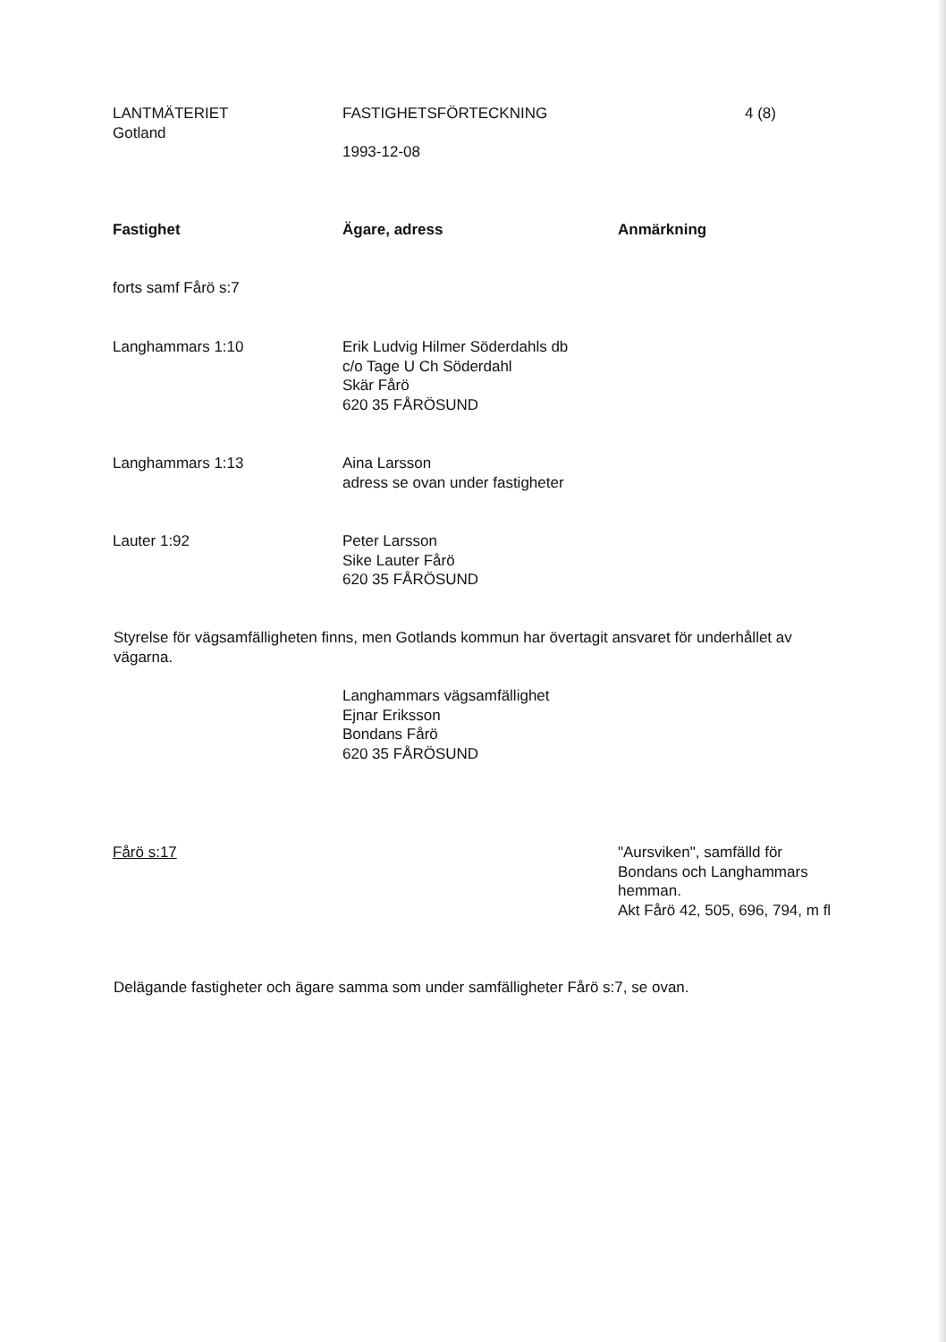LANTMÄTERIET
Gotland
FASTIGHETSFÖRTECKNING
1993-12-08
4 (8)
Fastighet Ägare, adress Anmärkning
forts samf Fårö s:7
Langhammars 1:10 Erik Ludvig Hilmer Söderdahls db
c/o Tage U Ch Söderdahl
Skär Fårö
620 35 FÅRÖSUND
Langhammars 1:13 Aina Larsson
adress se ovan under fastigheter
Lauter 1:92 Peter Larsson
Sike Lauter Fårö
620 35 FÅRÖSUND
Styrelse för vägsamfälligheten finns, men Gotlands kommun har övertagit ansvaret för underhållet av vägarna.
Langhammars vägsamfällighet
Ejnar Eriksson
Bondans Fårö
620 35 FÅRÖSUND
Fårö s:17 "Aursviken", samfälld för Bondans och Langhammars hemman.
Akt Fårö 42, 505, 696, 794, m fl
Delägande fastigheter och ägare samma som under samfälligheter Fårö s:7, se ovan.